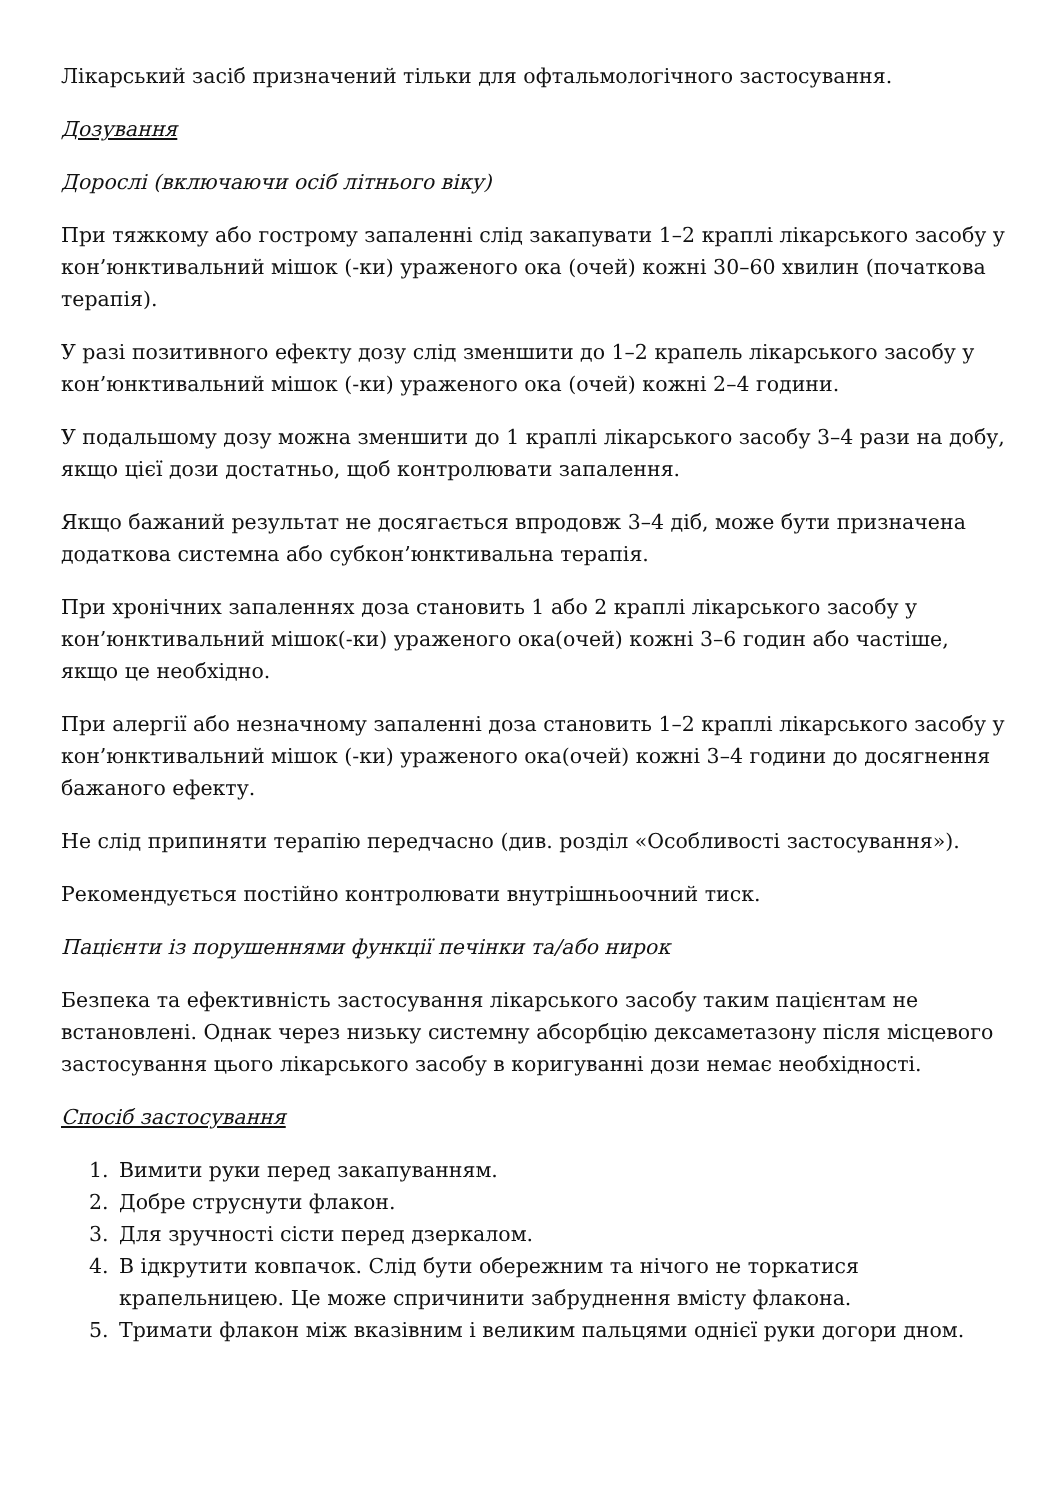Лікарський засіб призначений тільки для офтальмологічного застосування.
Дозування
Дорослі (включаючи осіб літнього віку)
При тяжкому або гострому запаленні слід закапувати 1–2 краплі лікарського засобу у кон’юнктивальний мішок (-ки) ураженого ока (очей) кожні 30–60 хвилин (початкова терапія).
У разі позитивного ефекту дозу слід зменшити до 1–2 крапель лікарського засобу у кон’юнктивальний мішок (-ки) ураженого ока (очей) кожні 2–4 години.
У подальшому дозу можна зменшити до 1 краплі лікарського засобу 3–4 рази на добу, якщо цієї дози достатньо, щоб контролювати запалення.
Якщо бажаний результат не досягається впродовж 3–4 діб, може бути призначена додаткова системна або субкон’юнктивальна терапія.
При хронічних запаленнях доза становить 1 або 2 краплі лікарського засобу у кон’юнктивальний мішок(-ки) ураженого ока(очей) кожні 3–6 годин або частіше, якщо це необхідно.
При алергії або незначному запаленні доза становить 1–2 краплі лікарського засобу у кон’юнктивальний мішок (-ки) ураженого ока(очей) кожні 3–4 години до досягнення бажаного ефекту.
Не слід припиняти терапію передчасно (див. розділ «Особливості застосування»).
Рекомендується постійно контролювати внутрішньоочний тиск.
Пацієнти із порушеннями функції печінки та/або нирок
Безпека та ефективність застосування лікарського засобу таким пацієнтам не встановлені. Однак через низьку системну абсорбцію дексаметазону після місцевого застосування цього лікарського засобу в коригуванні дози немає необхідності.
Спосіб застосування
1. Вимити руки перед закапуванням.
2. Добре струснути флакон.
3. Для зручності сісти перед дзеркалом.
4. В ідкрутити ковпачок. Слід бути обережним та нічого не торкатися крапельницею. Це може спричинити забруднення вмісту флакона.
5. Тримати флакон між вказівним і великим пальцями однієї руки догори дном.